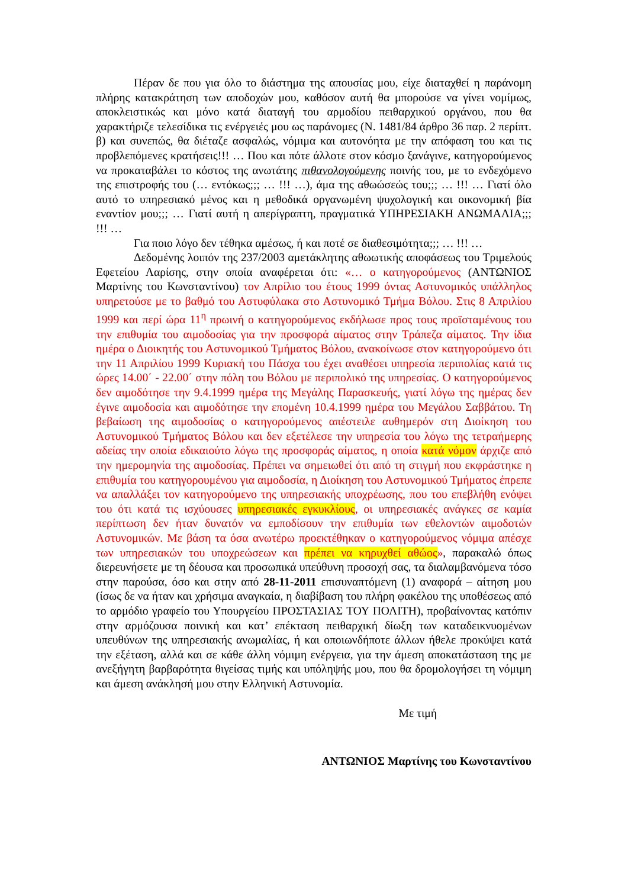Πέραν δε που για όλο το διάστημα της απουσίας μου, είχε διαταχθεί η παράνομη πλήρης κατακράτηση των αποδοχών μου, καθόσον αυτή θα μπορούσε να γίνει νομίμως, αποκλειστικώς και μόνο κατά διαταγή του αρμοδίου πειθαρχικού οργάνου, που θα χαρακτήριζε τελεσίδικα τις ενέργειές μου ως παράνομες (Ν. 1481/84 άρθρο 36 παρ. 2 περίπτ. β) και συνεπώς, θα διέταζε ασφαλώς, νόμιμα και αυτονόητα με την απόφαση του και τις προβλεπόμενες κρατήσεις!!! … Που και πότε άλλοτε στον κόσμο ξανάγινε, κατηγορούμενος να προκαταβάλει το κόστος της ανωτάτης πιθανολογούμενης ποινής του, με το ενδεχόμενο της επιστροφής του (… εντόκως;;; … !!! …), άμα της αθωώσεώς του;;; … !!! … Γιατί όλο αυτό το υπηρεσιακό μένος και η μεθοδικά οργανωμένη ψυχολογική και οικονομική βία εναντίον μου;;; … Γιατί αυτή η απερίγραπτη, πραγματικά ΥΠΗΡΕΣΙΑΚΗ ΑΝΩΜΑΛΙΑ;;; !!! …
Για ποιο λόγο δεν τέθηκα αμέσως, ή και ποτέ σε διαθεσιμότητα;;; … !!! …
Δεδομένης λοιπόν της 237/2003 αμετάκλητης αθωωτικής αποφάσεως του Τριμελούς Εφετείου Λαρίσης, στην οποία αναφέρεται ότι: «… ο κατηγορούμενος (ΑΝΤΩΝΙΟΣ Μαρτίνης του Κωνσταντίνου) τον Απρίλιο του έτους 1999 όντας Αστυνομικός υπάλληλος υπηρετούσε με το βαθμό του Αστυφύλακα στο Αστυνομικό Τμήμα Βόλου. Στις 8 Απριλίου 1999 και περί ώρα 11<sup>η</sup> πρωινή ο κατηγορούμενος εκδήλωσε προς τους προϊσταμένους του την επιθυμία του αιμοδοσίας για την προσφορά αίματος στην Τράπεζα αίματος. Την ίδια ημέρα ο Διοικητής του Αστυνομικού Τμήματος Βόλου, ανακοίνωσε στον κατηγορούμενο ότι την 11 Απριλίου 1999 Κυριακή του Πάσχα του έχει αναθέσει υπηρεσία περιπολίας κατά τις ώρες 14.00΄ - 22.00΄ στην πόλη του Βόλου με περιπολικό της υπηρεσίας. Ο κατηγορούμενος δεν αιμοδότησε την 9.4.1999 ημέρα της Μεγάλης Παρασκευής, γιατί λόγω της ημέρας δεν έγινε αιμοδοσία και αιμοδότησε την επομένη 10.4.1999 ημέρα του Μεγάλου Σαββάτου. Τη βεβαίωση της αιμοδοσίας ο κατηγορούμενος απέστειλε αυθημερόν στη Διοίκηση του Αστυνομικού Τμήματος Βόλου και δεν εξετέλεσε την υπηρεσία του λόγω της τετραήμερης αδείας την οποία εδικαιούτο λόγω της προσφοράς αίματος, η οποία κατά νόμον άρχιζε από την ημερομηνία της αιμοδοσίας. Πρέπει να σημειωθεί ότι από τη στιγμή που εκφράστηκε η επιθυμία του κατηγορουμένου για αιμοδοσία, η Διοίκηση του Αστυνομικού Τμήματος έπρεπε να απαλλάξει τον κατηγορούμενο της υπηρεσιακής υποχρέωσης, που του επεβλήθη ενόψει του ότι κατά τις ισχύουσες υπηρεσιακές εγκυκλίους, οι υπηρεσιακές ανάγκες σε καμία περίπτωση δεν ήταν δυνατόν να εμποδίσουν την επιθυμία των εθελοντών αιμοδοτών Αστυνομικών. Με βάση τα όσα ανωτέρω προεκτέθηκαν ο κατηγορούμενος νόμιμα απέσχε των υπηρεσιακών του υποχρεώσεων και πρέπει να κηρυχθεί αθώος», παρακαλώ όπως διερευνήσετε με τη δέουσα και προσωπικά υπεύθυνη προσοχή σας, τα διαλαμβανόμενα τόσο στην παρούσα, όσο και στην από 28-11-2011 επισυναπτόμενη (1) αναφορά – αίτηση μου (ίσως δε να ήταν και χρήσιμα αναγκαία, η διαβίβαση του πλήρη φακέλου της υποθέσεως από το αρμόδιο γραφείο του Υπουργείου ΠΡΟΣΤΑΣΙΑΣ ΤΟΥ ΠΟΛΙΤΗ), προβαίνοντας κατόπιν στην αρμόζουσα ποινική και κατ’ επέκταση πειθαρχική δίωξη των καταδεικνυομένων υπευθύνων της υπηρεσιακής ανωμαλίας, ή και οποιωνδήποτε άλλων ήθελε προκύψει κατά την εξέταση, αλλά και σε κάθε άλλη νόμιμη ενέργεια, για την άμεση αποκατάσταση της με ανεξήγητη βαρβαρότητα θιγείσας τιμής και υπόληψής μου, που θα δρομολογήσει τη νόμιμη και άμεση ανάκλησή μου στην Ελληνική Αστυνομία.
Με τιμή
ΑΝΤΩΝΙΟΣ Μαρτίνης του Κωνσταντίνου